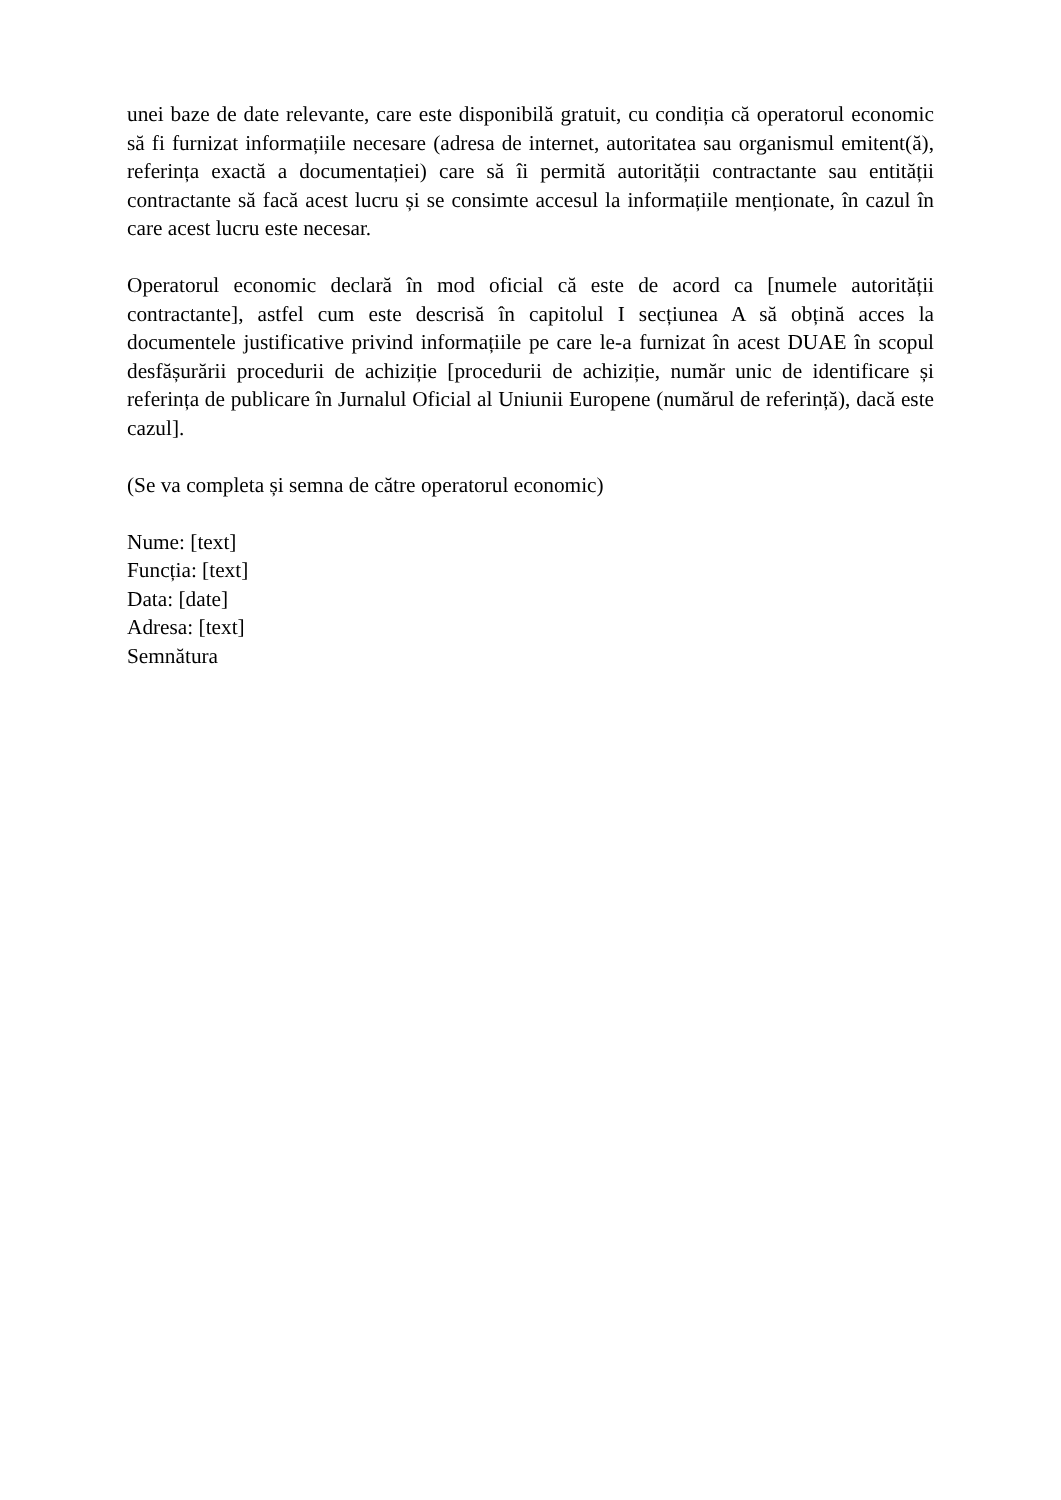unei baze de date relevante, care este disponibilă gratuit, cu condiția că operatorul economic să fi furnizat informațiile necesare (adresa de internet, autoritatea sau organismul emitent(ă), referința exactă a documentației) care să îi permită autorității contractante sau entității contractante să facă acest lucru și se consimte accesul la informațiile menționate, în cazul în care acest lucru este necesar.
Operatorul economic declară în mod oficial că este de acord ca [numele autorității contractante], astfel cum este descrisă în capitolul I secțiunea A să obțină acces la documentele justificative privind informațiile pe care le-a furnizat în acest DUAE în scopul desfășurării procedurii de achiziție [procedurii de achiziție, număr unic de identificare și referința de publicare în Jurnalul Oficial al Uniunii Europene (numărul de referință), dacă este cazul].
(Se va completa și semna de către operatorul economic)
Nume: [text]
Funcția: [text]
Data: [date]
Adresa: [text]
Semnătura